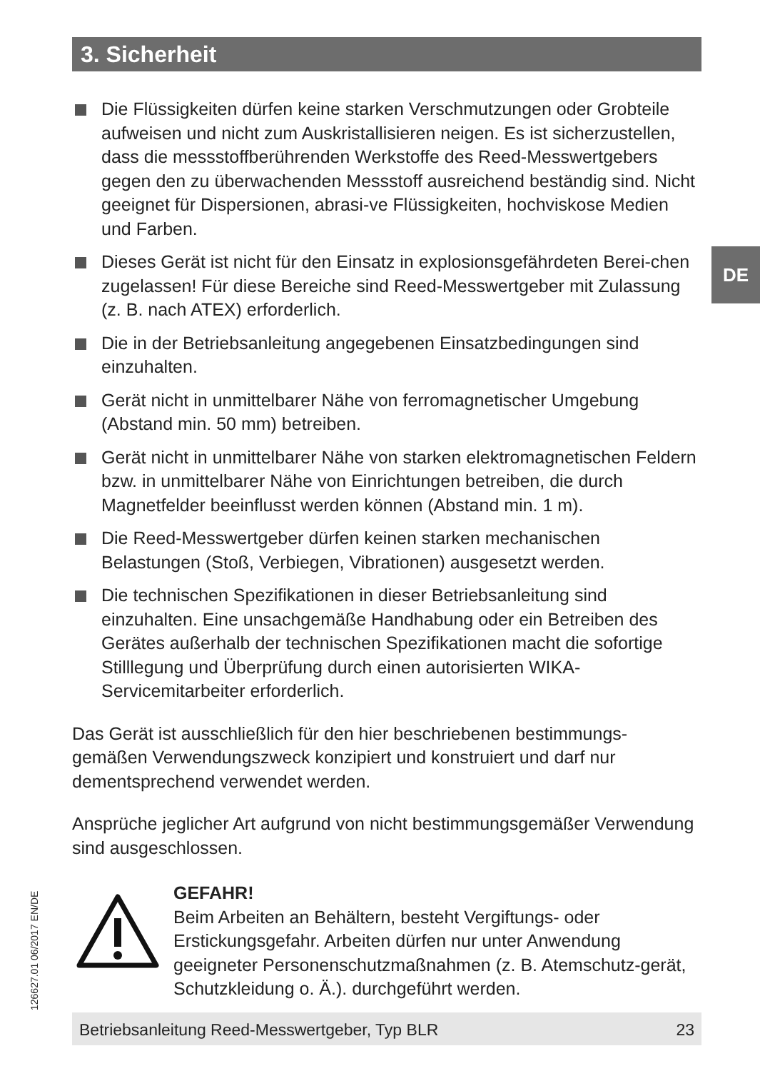3. Sicherheit
DE
126627.01 06/2017 EN/DE
Die Flüssigkeiten dürfen keine starken Verschmutzungen oder Grobteile aufweisen und nicht zum Auskristallisieren neigen. Es ist sicherzustellen, dass die messstoffberührenden Werkstoffe des Reed-Messwertgebers gegen den zu überwachenden Messstoff ausreichend beständig sind. Nicht geeignet für Dispersionen, abrasi-ve Flüssigkeiten, hochviskose Medien und Farben.
Dieses Gerät ist nicht für den Einsatz in explosionsgefährdeten Berei-chen zugelassen! Für diese Bereiche sind Reed-Messwertgeber mit Zulassung (z. B. nach ATEX) erforderlich.
Die in der Betriebsanleitung angegebenen Einsatzbedingungen sind einzuhalten.
Gerät nicht in unmittelbarer Nähe von ferromagnetischer Umgebung (Abstand min. 50 mm) betreiben.
Gerät nicht in unmittelbarer Nähe von starken elektromagnetischen Feldern bzw. in unmittelbarer Nähe von Einrichtungen betreiben, die durch Magnetfelder beeinflusst werden können (Abstand min. 1 m).
Die Reed-Messwertgeber dürfen keinen starken mechanischen Belastungen (Stoß, Verbiegen, Vibrationen) ausgesetzt werden.
Die technischen Spezifikationen in dieser Betriebsanleitung sind einzuhalten. Eine unsachgemäße Handhabung oder ein Betreiben des Gerätes außerhalb der technischen Spezifikationen macht die sofortige Stilllegung und Überprüfung durch einen autorisierten WIKA-Servicemitarbeiter erforderlich.
Das Gerät ist ausschließlich für den hier beschriebenen bestimmungs-gemäßen Verwendungszweck konzipiert und konstruiert und darf nur dementsprechend verwendet werden.
Ansprüche jeglicher Art aufgrund von nicht bestimmungsgemäßer Verwendung sind ausgeschlossen.
GEFAHR!
Beim Arbeiten an Behältern, besteht Vergiftungs- oder Erstickungsgefahr. Arbeiten dürfen nur unter Anwendung geeigneter Personenschutzmaßnahmen (z. B. Atemschutz-gerät, Schutzkleidung o. Ä.). durchgeführt werden.
Betriebsanleitung Reed-Messwertgeber, Typ BLR 23